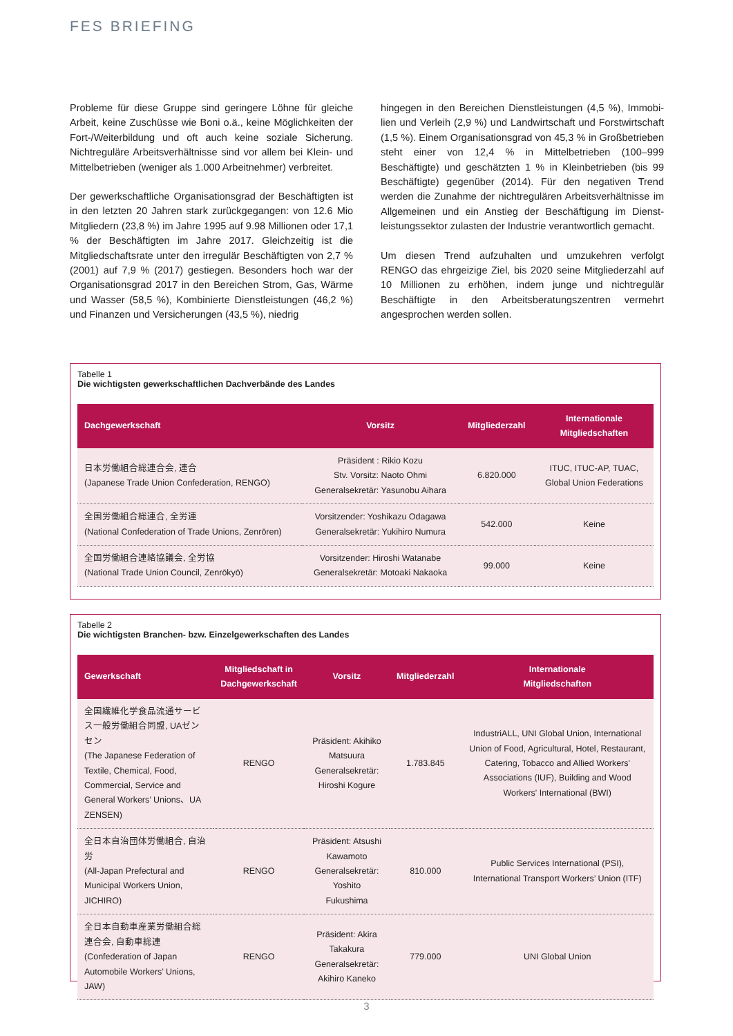FES BRIEFING
Probleme für diese Gruppe sind geringere Löhne für gleiche Arbeit, keine Zuschüsse wie Boni o.ä., keine Möglichkeiten der Fort-/Weiterbildung und oft auch keine soziale Siche­rung. Nichtreguläre Arbeitsverhältnisse sind vor allem bei Klein- und Mittelbetrieben (weniger als 1.000 Arbeitneh­mer) verbreitet.
Der gewerkschaftliche Organisationsgrad der Beschäftigten ist in den letzten 20 Jahren stark zurückgegangen: von 12.6 Mio Mitgliedern (23,8 %) im Jahre 1995 auf 9.98 Millionen oder 17,1 % der Beschäftigten im Jahre 2017. Gleichzeitig ist die Mitgliedschaftsrate unter den irregulär Beschäftigten von 2,7 % (2001) auf 7,9 % (2017) gestiegen. Besonders hoch war der Organisationsgrad 2017 in den Bereichen Strom, Gas, Wärme und Wasser (58,5 %), Kombinierte Dienstleistungen (46,2 %) und Finanzen und Versicherungen (43,5 %), niedrig
hingegen in den Bereichen Dienstleistungen (4,5 %), Immobi­lien und Verleih (2,9 %) und Landwirtschaft und Forstwirt­schaft (1,5 %). Einem Organisationsgrad von 45,3 % in Groß­betrieben steht einer von 12,4 % in Mittelbetrieben (100–999 Beschäftigte) und geschätzten 1 % in Kleinbetrieben (bis 99 Beschäftigte) gegenüber (2014). Für den negativen Trend werden die Zunahme der nichtregulären Arbeitsverhältnisse im Allgemeinen und ein Anstieg der Beschäftigung im Dienst­leistungssektor zulasten der Industrie verantwortlich ge­macht.
Um diesen Trend aufzuhalten und umzukehren verfolgt RENGO das ehrgeizige Ziel, bis 2020 seine Mitgliederzahl auf 10 Millio­nen zu erhöhen, indem junge und nichtregulär Beschäftigte in den Arbeitsberatungszentren vermehrt angesprochen werden sollen.
Tabelle 1
Die wichtigsten gewerkschaftlichen Dachverbände des Landes
| Dachgewerkschaft | Vorsitz | Mitgliederzahl | Internationale Mitgliedschaften |
| --- | --- | --- | --- |
| 日本労働組合総連合会, 連合 (Japanese Trade Union Confederation, RENGO) | Präsident : Rikio Kozu Stv. Vorsitz: Naoto Ohmi Generalsekretär: Yasunobu Aihara | 6.820.000 | ITUC, ITUC-AP, TUAC, Global Union Federations |
| 全国労働組合総連合, 全労連 (National Confederation of Trade Unions, Zenrōren) | Vorsitzender: Yoshikazu Odagawa Generalsekretär: Yukihiro Numura | 542.000 | Keine |
| 全国労働組合連絡協議会, 全労協 (National Trade Union Council, Zenrōkyō) | Vorsitzender: Hiroshi Watanabe Generalsekretär: Motoaki Nakaoka | 99.000 | Keine |
Tabelle 2
Die wichtigsten Branchen- bzw. Einzelgewerkschaften des Landes
| Gewerkschaft | Mitgliedschaft in Dachgewerkschaft | Vorsitz | Mitgliederzahl | Internationale Mitgliedschaften |
| --- | --- | --- | --- | --- |
| 全国繊維化学食品流通サービス一般労働組合同盟, UAゼンセン (The Japanese Federation of Textile, Chemical, Food, Commercial, Service and General Workers’ Unions、UA ZENSEN) | RENGO | Präsident: Akihiko Matsuura Generalsekretär: Hiroshi Kogure | 1.783.845 | IndustriALL, UNI Global Union, International Union of Food, Agricultural, Hotel, Restaurant, Catering, Tobacco and Allied Workers' Associations (IUF), Building and Wood Workers' International (BWI) |
| 全日本自治団体労働組合, 自治労 (All-Japan Prefectural and Municipal Workers Union, JICHIRO) | RENGO | Präsident: Atsushi Kawamoto Generalsekretär: Yoshito Fukushima | 810.000 | Public Services International (PSI), International Transport Workers’ Union (ITF) |
| 全日本自動車産業労働組合総連合会, 自動車総連 (Confederation of Japan Automobile Workers’ Unions, JAW) | RENGO | Präsident: Akira Takakura Generalsekretär: Akihiro Kaneko | 779.000 | UNI Global Union |
3